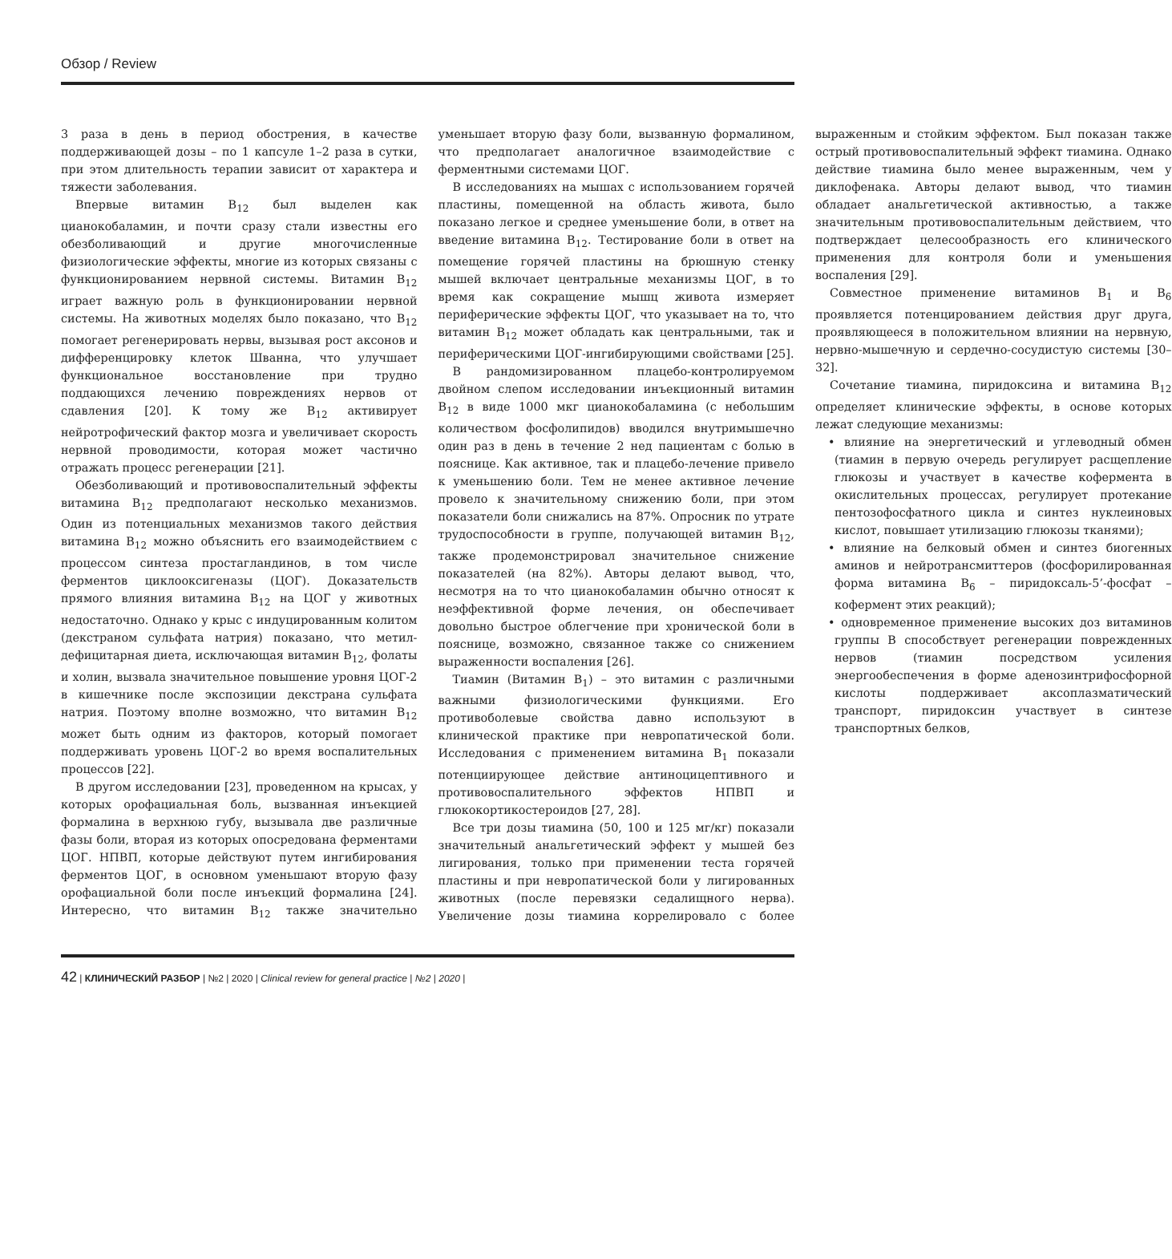Обзор / Review
3 раза в день в период обострения, в качестве поддерживающей дозы – по 1 капсуле 1–2 раза в сутки, при этом длительность терапии зависит от характера и тяжести заболевания.
Впервые витамин B<sub>12</sub> был выделен как цианокобаламин, и почти сразу стали известны его обезболивающий и другие многочисленные физиологические эффекты, многие из которых связаны с функционированием нервной системы. Витамин B<sub>12</sub> играет важную роль в функционировании нервной системы. На животных моделях было показано, что B<sub>12</sub> помогает регенерировать нервы, вызывая рост аксонов и дифференцировку клеток Шванна, что улучшает функциональное восстановление при трудно поддающихся лечению повреждениях нервов от сдавления [20]. К тому же B<sub>12</sub> активирует нейротрофический фактор мозга и увеличивает скорость нервной проводимости, которая может частично отражать процесс регенерации [21].
Обезболивающий и противовоспалительный эффекты витамина B<sub>12</sub> предполагают несколько механизмов. Один из потенциальных механизмов такого действия витамина B<sub>12</sub> можно объяснить его взаимодействием с процессом синтеза простагландинов, в том числе ферментов циклооксигеназы (ЦОГ). Доказательств прямого влияния витамина B<sub>12</sub> на ЦОГ у животных недостаточно. Однако у крыс с индуцированным колитом (декстраном сульфата натрия) показано, что метил-дефицитарная диета, исключающая витамин B<sub>12</sub>, фолаты и холин, вызвала значительное повышение уровня ЦОГ-2 в кишечнике после экспозиции декстрана сульфата натрия. Поэтому вполне возможно, что витамин B<sub>12</sub> может быть одним из факторов, который помогает поддерживать уровень ЦОГ-2 во время воспалительных процессов [22].
В другом исследовании [23], проведенном на крысах, у которых орофациальная боль, вызванная инъекцией формалина в верхнюю губу, вызывала две различные фазы боли, вторая из которых опосредована ферментами ЦОГ. НПВП, которые действуют путем ингибирования ферментов ЦОГ, в основном уменьшают вторую фазу орофациальной боли после инъекций формалина [24]. Интересно, что витамин B<sub>12</sub> также значительно уменьшает вторую фазу боли, вызванную формалином, что предполагает аналогичное взаимодействие с ферментными системами ЦОГ.
В исследованиях на мышах с использованием горячей пластины, помещенной на область живота, было показано легкое и среднее уменьшение боли, в ответ на введение витамина B<sub>12</sub>. Тестирование боли в ответ на помещение горячей пластины на брюшную стенку мышей включает центральные механизмы ЦОГ, в то время как сокращение мышц живота измеряет периферические эффекты ЦОГ, что указывает на то, что витамин B<sub>12</sub> может обладать как центральными, так и периферическими ЦОГ-ингибирующими свойствами [25].
В рандомизированном плацебо-контролируемом двойном слепом исследовании инъекционный витамин B<sub>12</sub> в виде 1000 мкг цианокобаламина (с небольшим количеством фосфолипидов) вводился внутримышечно один раз в день в течение 2 нед пациентам с болью в пояснице. Как активное, так и плацебо-лечение привело к уменьшению боли. Тем не менее активное лечение провело к значительному снижению боли, при этом показатели боли снижались на 87%. Опросник по утрате трудоспособности в группе, получающей витамин B<sub>12</sub>, также продемонстрировал значительное снижение показателей (на 82%). Авторы делают вывод, что, несмотря на то что цианокобаламин обычно относят к неэффективной форме лечения, он обеспечивает довольно быстрое облегчение при хронической боли в пояснице, возможно, связанное также со снижением выраженности воспаления [26].
Тиамин (Витамин B<sub>1</sub>) – это витамин с различными важными физиологическими функциями. Его противоболевые свойства давно используют в клинической практике при невропатической боли. Исследования с применением витамина B<sub>1</sub> показали потенциирующее действие антиноцицептивного и противовоспалительного эффектов НПВП и глюкокортикостероидов [27, 28].
Все три дозы тиамина (50, 100 и 125 мг/кг) показали значительный анальгетический эффект у мышей без лигирования, только при применении теста горячей пластины и при невропатической боли у лигированных животных (после перевязки седалищного нерва). Увеличение дозы тиамина коррелировало с более выраженным и стойким эффектом. Был показан также острый противовоспалительный эффект тиамина. Однако действие тиамина было менее выраженным, чем у диклофенака. Авторы делают вывод, что тиамин обладает анальгетической активностью, а также значительным противовоспалительным действием, что подтверждает целесообразность его клинического применения для контроля боли и уменьшения воспаления [29].
Совместное применение витаминов B<sub>1</sub> и B<sub>6</sub> проявляется потенцированием действия друг друга, проявляющееся в положительном влиянии на нервную, нервно-мышечную и сердечно-сосудистую системы [30–32].
Сочетание тиамина, пиридоксина и витамина B<sub>12</sub> определяет клинические эффекты, в основе которых лежат следующие механизмы:
• влияние на энергетический и углеводный обмен (тиамин в первую очередь регулирует расщепление глюкозы и участвует в качестве кофермента в окислительных процессах, регулирует протекание пентозофосфатного цикла и синтез нуклеиновых кислот, повышает утилизацию глюкозы тканями);
• влияние на белковый обмен и синтез биогенных аминов и нейротрансмиттеров (фосфорилированная форма витамина B<sub>6</sub> – пиридоксаль-5’-фосфат – кофермент этих реакций);
• одновременное применение высоких доз витаминов группы В способствует регенерации поврежденных нервов (тиамин посредством усиления энергообеспечения в форме аденозинтрифосфорной кислоты поддерживает аксоплазматический транспорт, пиридоксин участвует в синтезе транспортных белков,
42 | КЛИНИЧЕСКИЙ РАЗБОР | №2 | 2020 | Clinical review for general practice | №2 | 2020 |